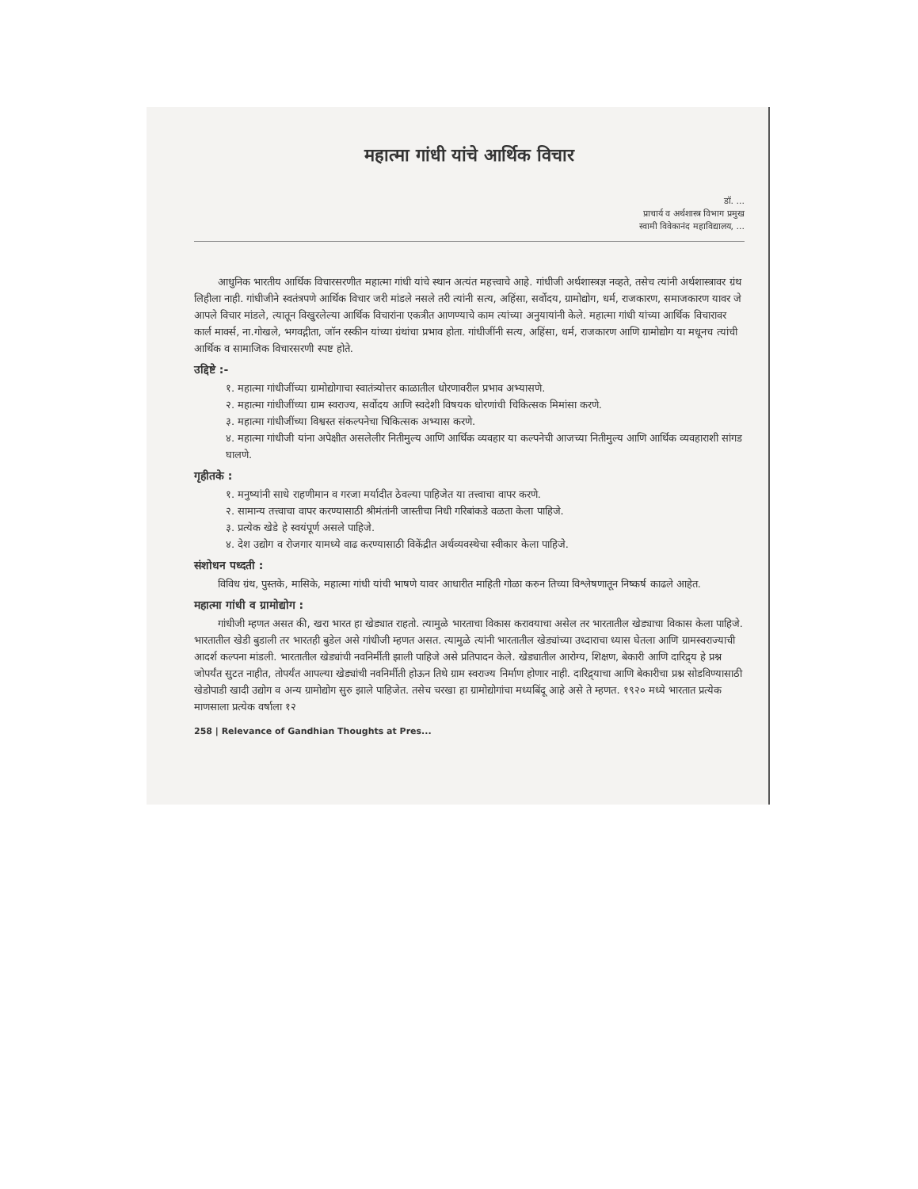महात्मा गांधी यांचे आर्थिक विचार
डॉ. ...
प्राचार्य व अर्थशास्त्र विभाग प्रमुख
स्वामी विवेकानंद महाविद्यालय, ...
आधुनिक भारतीय आर्थिक विचारसरणीत महात्मा गांधी यांचे स्थान अत्यंत महत्त्वाचे आहे. गांधीजी अर्थशास्त्रज्ञ नव्हते, तसेच त्यांनी अर्थशास्त्रावर ग्रंथ लिहीला नाही. गांधीजीने स्वतंत्रपणे आर्थिक विचार जरी मांडले नसले तरी त्यांनी सत्य, अहिंसा, सर्वोदय, ग्रामोद्योग, धर्म, राजकारण, समाजकारण यावर जे आपले विचार मांडले, त्यातून विखुरलेल्या आर्थिक विचारांना एकत्रीत आणण्याचे काम त्यांच्या अनुयायांनी केले. महात्मा गांधी यांच्या आर्थिक विचारावर कार्ल मार्क्स, ना.गोखले, भगवद्गीता, जॉन रस्कीन यांच्या ग्रंथांचा प्रभाव होता. गांधीजींनी सत्य, अहिंसा, धर्म, राजकारण आणि ग्रामोद्योग या मधूनच त्यांची आर्थिक व सामाजिक विचारसरणी स्पष्ट होते.
उद्दिष्टे :-
१. महात्मा गांधीजींच्या ग्रामोद्योगाचा स्वातंत्र्योत्तर काळातील धोरणावरील प्रभाव अभ्यासणे.
२. महात्मा गांधीजींच्या ग्राम स्वराज्य, सर्वोदय आणि स्वदेशी विषयक धोरणांची चिकित्सक मिमांसा करणे.
३. महात्मा गांधीजींच्या विश्वस्त संकल्पनेचा चिकित्सक अभ्यास करणे.
४. महात्मा गांधीजी यांना अपेक्षीत असलेलीर नितीमुल्य आणि आर्थिक व्यवहार या कल्पनेची आजच्या नितीमुल्य आणि आर्थिक व्यवहाराशी सांगड घालणे.
गृहीतके :
१. मनुष्यांनी साधे राहणीमान व गरजा मर्यादीत ठेवल्या पाहिजेत या तत्त्वाचा वापर करणे.
२. सामान्य तत्त्वाचा वापर करण्यासाठी श्रीमंतांनी जास्तीचा निधी गरिबांकडे वळता केला पाहिजे.
३. प्रत्येक खेडे हे स्वयंपूर्ण असले पाहिजे.
४. देश उद्योग व रोजगार यामध्ये वाढ करण्यासाठी विकेंद्रीत अर्थव्यवस्थेचा स्वीकार केला पाहिजे.
संशोधन पध्दती :
विविध ग्रंथ, पुस्तके, मासिके, महात्मा गांधी यांची भाषणे यावर आधारीत माहिती गोळा करुन तिच्या विश्लेषणातून निष्कर्ष काढले आहेत.
महात्मा गांधी व ग्रामोद्योग :
गांधीजी म्हणत असत की, खरा भारत हा खेड्यात राहतो. त्यामुळे भारताचा विकास करावयाचा असेल तर भारतातील खेड्याचा विकास केला पाहिजे. भारतातील खेडी बुडाली तर भारतही बुडेल असे गांधीजी म्हणत असत. त्यामुळे त्यांनी भारतातील खेड्यांच्या उध्दाराचा ध्यास घेतला आणि ग्रामस्वराज्याची आदर्श कल्पना मांडली. भारतातील खेड्यांची नवनिर्मीती झाली पाहिजे असे प्रतिपादन केले. खेड्यातील आरोग्य, शिक्षण, बेकारी आणि दारिद्र्य हे प्रश्न जोपर्यंत सुटत नाहीत, तोपर्यंत आपल्या खेड्यांची नवनिर्मीती होऊन तिथे ग्राम स्वराज्य निर्माण होणार नाही. दारिद्र्याचा आणि बेकारीचा प्रश्न सोडविण्यासाठी खेडोपाडी खादी उद्योग व अन्य ग्रामोद्योग सुरु झाले पाहिजेत. तसेच चरखा हा ग्रामोद्योगांचा मध्यबिंदू आहे असे ते म्हणत. १९२० मध्ये भारतात प्रत्येक माणसाला प्रत्येक वर्षाला १२
258 | Relevance of Gandhian Thoughts at Pres...